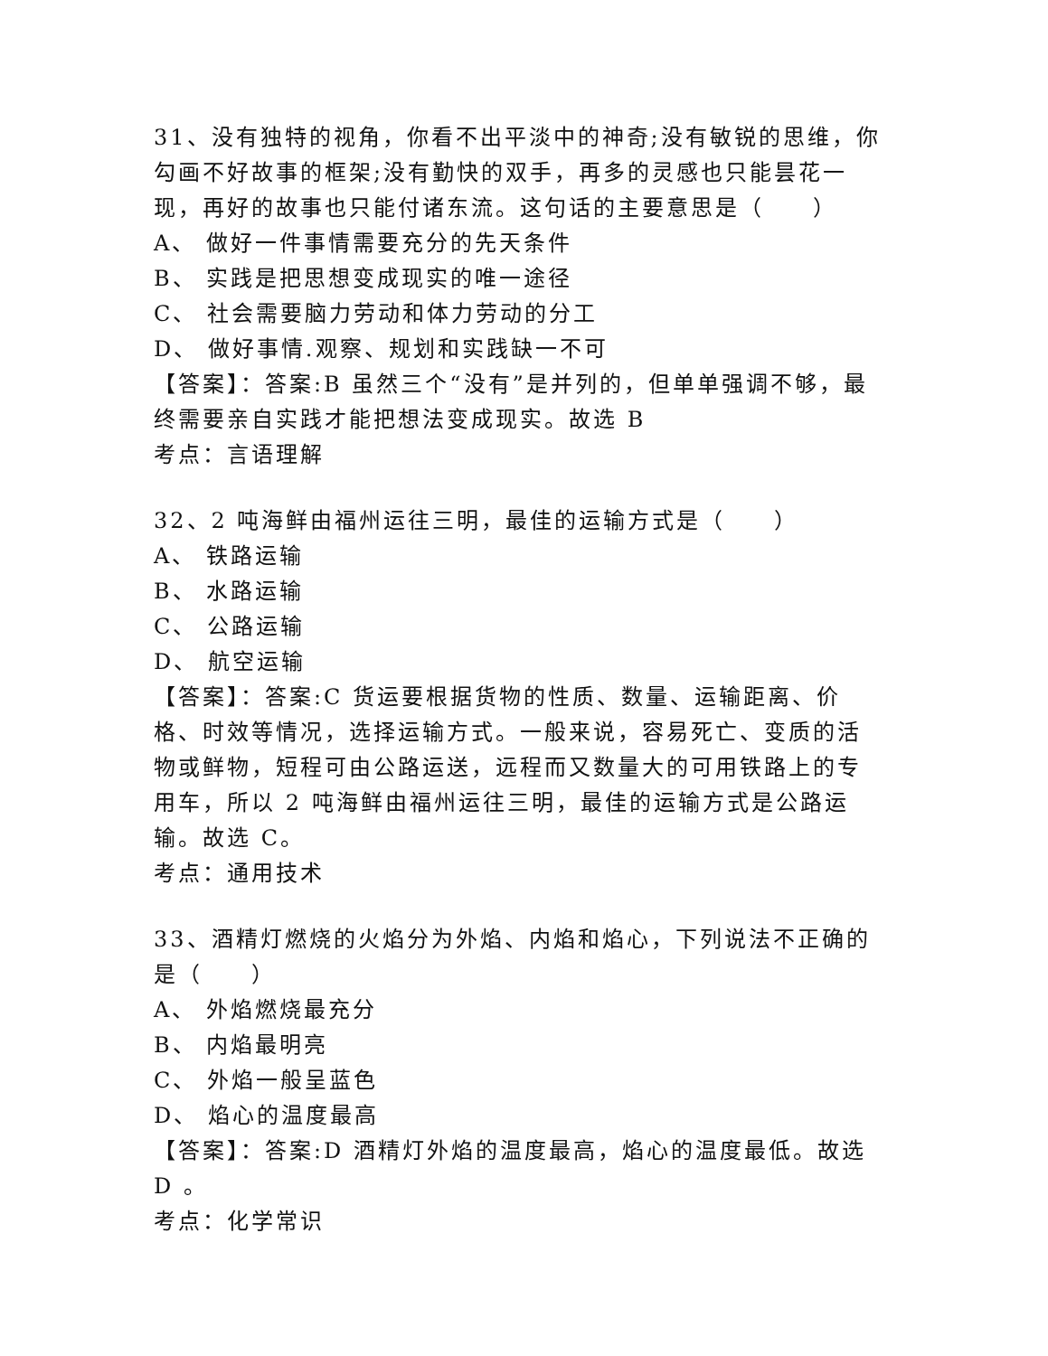31、没有独特的视角，你看不出平淡中的神奇;没有敏锐的思维，你勾画不好故事的框架;没有勤快的双手，再多的灵感也只能昙花一现，再好的故事也只能付诸东流。这句话的主要意思是（　　）
A、 做好一件事情需要充分的先天条件
B、 实践是把思想变成现实的唯一途径
C、 社会需要脑力劳动和体力劳动的分工
D、 做好事情.观察、规划和实践缺一不可
【答案】：答案:B 虽然三个“没有”是并列的，但单单强调不够，最终需要亲自实践才能把想法变成现实。故选 B
考点：言语理解
32、2 吨海鲜由福州运往三明，最佳的运输方式是（　　）
A、 铁路运输
B、 水路运输
C、 公路运输
D、 航空运输
【答案】：答案:C 货运要根据货物的性质、数量、运输距离、价格、时效等情况，选择运输方式。一般来说，容易死亡、变质的活物或鲜物，短程可由公路运送，远程而又数量大的可用铁路上的专用车，所以 2 吨海鲜由福州运往三明，最佳的运输方式是公路运输。故选 C。
考点：通用技术
33、酒精灯燃烧的火焰分为外焰、内焰和焰心，下列说法不正确的是（　　）
A、 外焰燃烧最充分
B、 内焰最明亮
C、 外焰一般呈蓝色
D、 焰心的温度最高
【答案】：答案:D 酒精灯外焰的温度最高，焰心的温度最低。故选 D 。
考点：化学常识